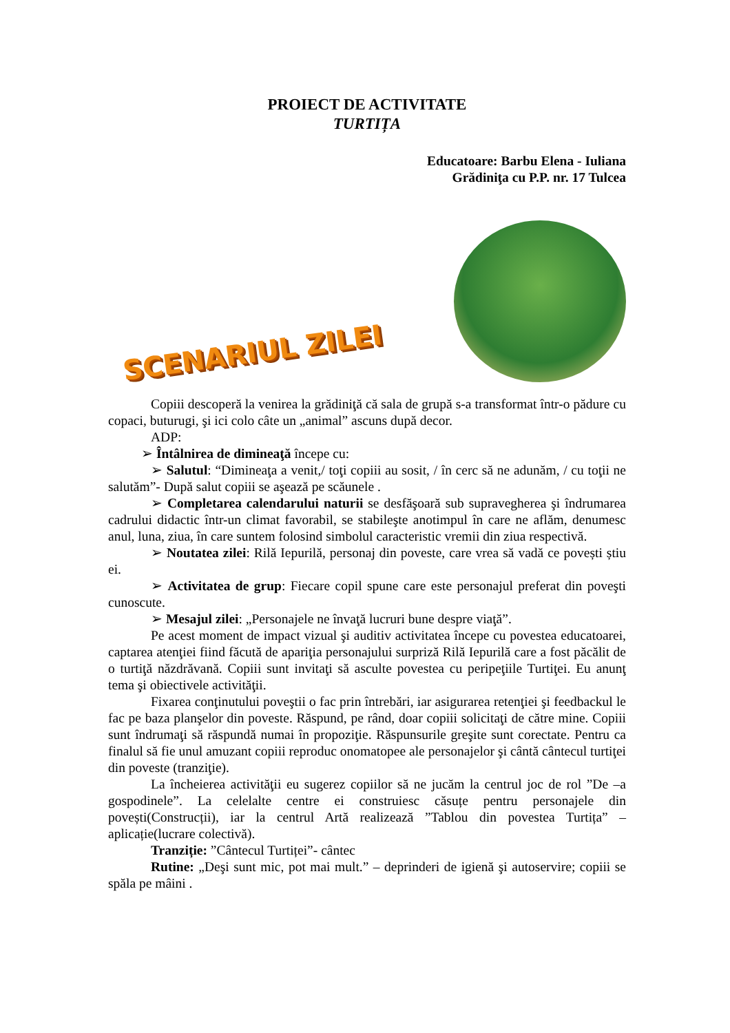PROIECT DE ACTIVITATE
TURTIȚA
Educatoare: Barbu Elena - Iuliana
Grădiniţa cu P.P. nr. 17 Tulcea
SCENARIUL ZILEI
Copiii descoperă la venirea la grădiniţă că sala de grupă s-a transformat într-o pădure cu copaci, buturugi, şi ici colo câte un „animal” ascuns după decor.
ADP:
➢ Întâlnirea de dimineaţă începe cu:
➢ Salutul: “Dimineaţa a venit,/ toţi copiii au sosit, / în cerc să ne adunăm, / cu toţii ne salutăm”- După salut copiii se aşează pe scăunele .
➢ Completarea calendarului naturii se desfăşoară sub supravegherea şi îndrumarea cadrului didactic într-un climat favorabil, se stabileşte anotimpul în care ne aflăm, denumesc anul, luna, ziua, în care suntem folosind simbolul caracteristic vremii din ziua respectivă.
➢ Noutatea zilei: Rilă Iepurilă, personaj din poveste, care vrea să vadă ce povești știu ei.
➢ Activitatea de grup: Fiecare copil spune care este personajul preferat din poveşti cunoscute.
➢ Mesajul zilei: „Personajele ne învaţă lucruri bune despre viaţă”.
Pe acest moment de impact vizual şi auditiv activitatea începe cu povestea educatoarei, captarea atenţiei fiind făcută de apariţia personajului surpriză Rilă Iepurilă care a fost păcălit de o turtiţă năzdrăvană. Copiii sunt invitaţi să asculte povestea cu peripeţiile Turtiţei. Eu anunţ tema şi obiectivele activităţii.
Fixarea conţinutului poveştii o fac prin întrebări, iar asigurarea retenţiei şi feedbackul le fac pe baza planşelor din poveste. Răspund, pe rând, doar copiii solicitaţi de către mine. Copiii sunt îndrumaţi să răspundă numai în propoziţie. Răspunsurile greşite sunt corectate. Pentru ca finalul să fie unul amuzant copiii reproduc onomatopee ale personajelor şi cântă cântecul turtiţei din poveste (tranziţie).
La încheierea activităţii eu sugerez copiilor să ne jucăm la centrul joc de rol ”De –a gospodinele”. La celelalte centre ei construiesc căsuțe pentru personajele din povești(Construcții), iar la centrul Artă realizează ”Tablou din povestea Turtița” – aplicație(lucrare colectivă).
Tranziție: ”Cântecul Turtiței”- cântec
Rutine: „Deşi sunt mic, pot mai mult.” – deprinderi de igienă şi autoservire; copiii se spăla pe mâini .